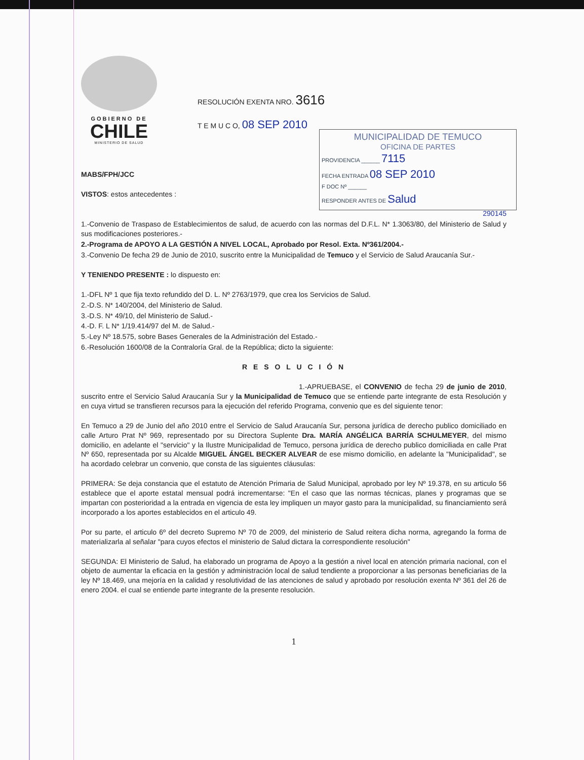GOBIERNO DE
CHILE
MINISTERIO DE SALUD
RESOLUCIÓN EXENTA NRO. 3616
T E M U C O, 08 SEP 2010
MUNICIPALIDAD DE TEMUCO
OFICINA DE PARTES
PROVIDENCIA ______ 7115
FECHA ENTRADA 08 SEP 2010
F DOC Nº ______
RESPONDER ANTES DE Salud
MABS/FPH/JCC
VISTOS: estos antecedentes :
290145
1.-Convenio de Traspaso de Establecimientos de salud, de acuerdo con las normas del D.F.L. N* 1.3063/80, del Ministerio de Salud y sus modificaciones posteriores.-
2.-Programa de APOYO A LA GESTIÓN A NIVEL LOCAL, Aprobado por Resol. Exta. Nº361/2004.-
3.-Convenio De fecha 29 de Junio de 2010, suscrito entre la Municipalidad de Temuco y el Servicio de Salud Araucanía Sur.-
Y TENIENDO PRESENTE : lo dispuesto en:
1.-DFL Nº 1 que fija texto refundido del D. L. Nº 2763/1979, que crea los Servicios de Salud.
2.-D.S. N* 140/2004, del Ministerio de Salud.
3.-D.S. N* 49/10, del Ministerio de Salud.-
4.-D. F. L N* 1/19.414/97 del M. de Salud.-
5.-Ley Nº 18.575, sobre Bases Generales de la Administración del Estado.-
6.-Resolución 1600/08 de la Contraloría Gral. de la República; dicto la siguiente:
R E S O L U C I Ó N
1.-APRUEBASE, el CONVENIO de fecha 29 de junio de 2010, suscrito entre el Servicio Salud Araucanía Sur y la Municipalidad de Temuco que se entiende parte integrante de esta Resolución y en cuya virtud se transfieren recursos para la ejecución del referido Programa, convenio que es del siguiente tenor:
En Temuco a 29 de Junio del año 2010 entre el Servicio de Salud Araucanía Sur, persona jurídica de derecho publico domiciliado en calle Arturo Prat Nº 969, representado por su Directora Suplente Dra. MARÍA ANGÉLICA BARRÍA SCHULMEYER, del mismo domicilio, en adelante el "servicio" y la Ilustre Municipalidad de Temuco, persona jurídica de derecho publico domiciliada en calle Prat Nº 650, representada por su Alcalde MIGUEL ÁNGEL BECKER ALVEAR de ese mismo domicilio, en adelante la "Municipalidad", se ha acordado celebrar un convenio, que consta de las siguientes cláusulas:
PRIMERA: Se deja constancia que el estatuto de Atención Primaria de Salud Municipal, aprobado por ley Nº 19.378, en su articulo 56 establece que el aporte estatal mensual podrá incrementarse: "En el caso que las normas técnicas, planes y programas que se impartan con posterioridad a la entrada en vigencia de esta ley impliquen un mayor gasto para la municipalidad, su financiamiento será incorporado a los aportes establecidos en el articulo 49.
Por su parte, el articulo 6º del decreto Supremo Nº 70 de 2009, del ministerio de Salud reitera dicha norma, agregando la forma de materializarla al señalar "para cuyos efectos el ministerio de Salud dictara la correspondiente resolución"
SEGUNDA: El Ministerio de Salud, ha elaborado un programa de Apoyo a la gestión a nivel local en atención primaria nacional, con el objeto de aumentar la eficacia en la gestión y administración local de salud tendiente a proporcionar a las personas beneficiarias de la ley Nº 18.469, una mejoría en la calidad y resolutividad de las atenciones de salud y aprobado por resolución exenta Nº 361 del 26 de enero 2004. el cual se entiende parte integrante de la presente resolución.
1